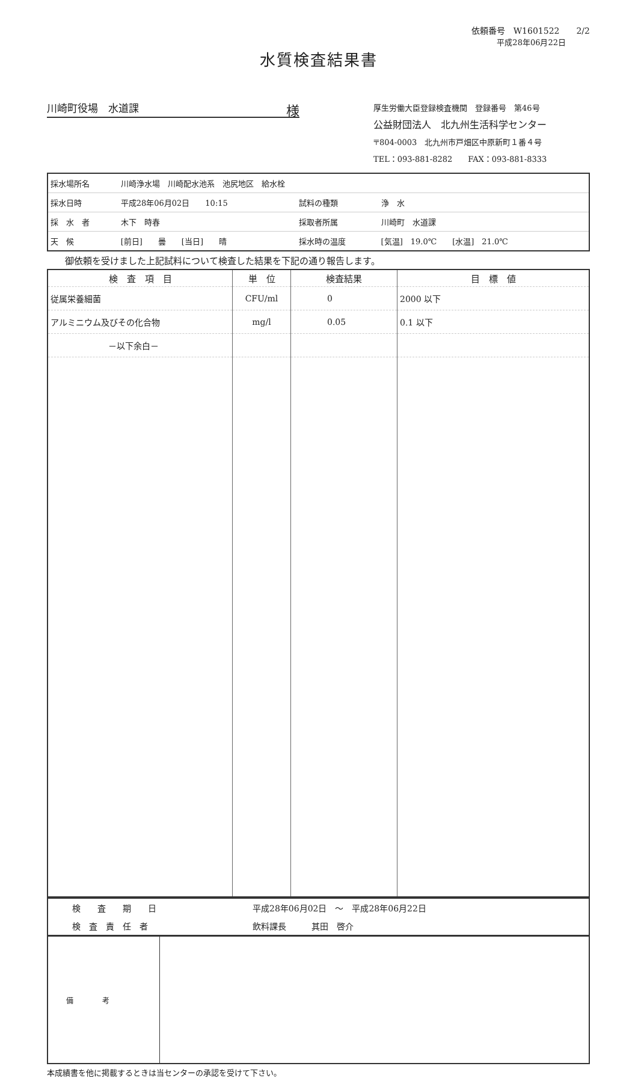依頼番号　W1601522　　2/2
平成28年06月22日
水質検査結果書
川崎町役場　水道課 様
厚生労働大臣登録検査機関　登録番号　第46号
公益財団法人　北九州生活科学センター
〒804-0003　北九州市戸畑区中原新町１番４号
TEL：093-881-8282　　FAX：093-881-8333
| 採水場所名 | 川崎浄水場 川崎配水池系 池尻地区 給水栓 | | |
| 採水日時 | 平成28年06月02日 10:15 | 試料の種類 | 浄 水 |
| 採 水 者 | 木下 時春 | 採取者所属 | 川崎町 水道課 |
| 天 候 | [前日] 曇 [当日] 晴 | 採水時の温度 | [気温] 19.0℃ [水温] 21.0℃ |
御依頼を受けました上記試料について検査した結果を下記の通り報告します。
| 検 査 項 目 | 単 位 | 検査結果 | 目 標 値 |
| --- | --- | --- | --- |
| 従属栄養細菌 | CFU/ml | 0 | 2000 以下 |
| アルミニウム及びその化合物 | mg/l | 0.05 | 0.1 以下 |
| －以下余白－ | | | |
| 検 査 期 日 | 平成28年06月02日 ～ 平成28年06月22日 |
| 検 査 責 任 者 | 飲料課長 其田 啓介 |
| 備 考 | |
本成績書を他に掲載するときは当センターの承認を受けて下さい。